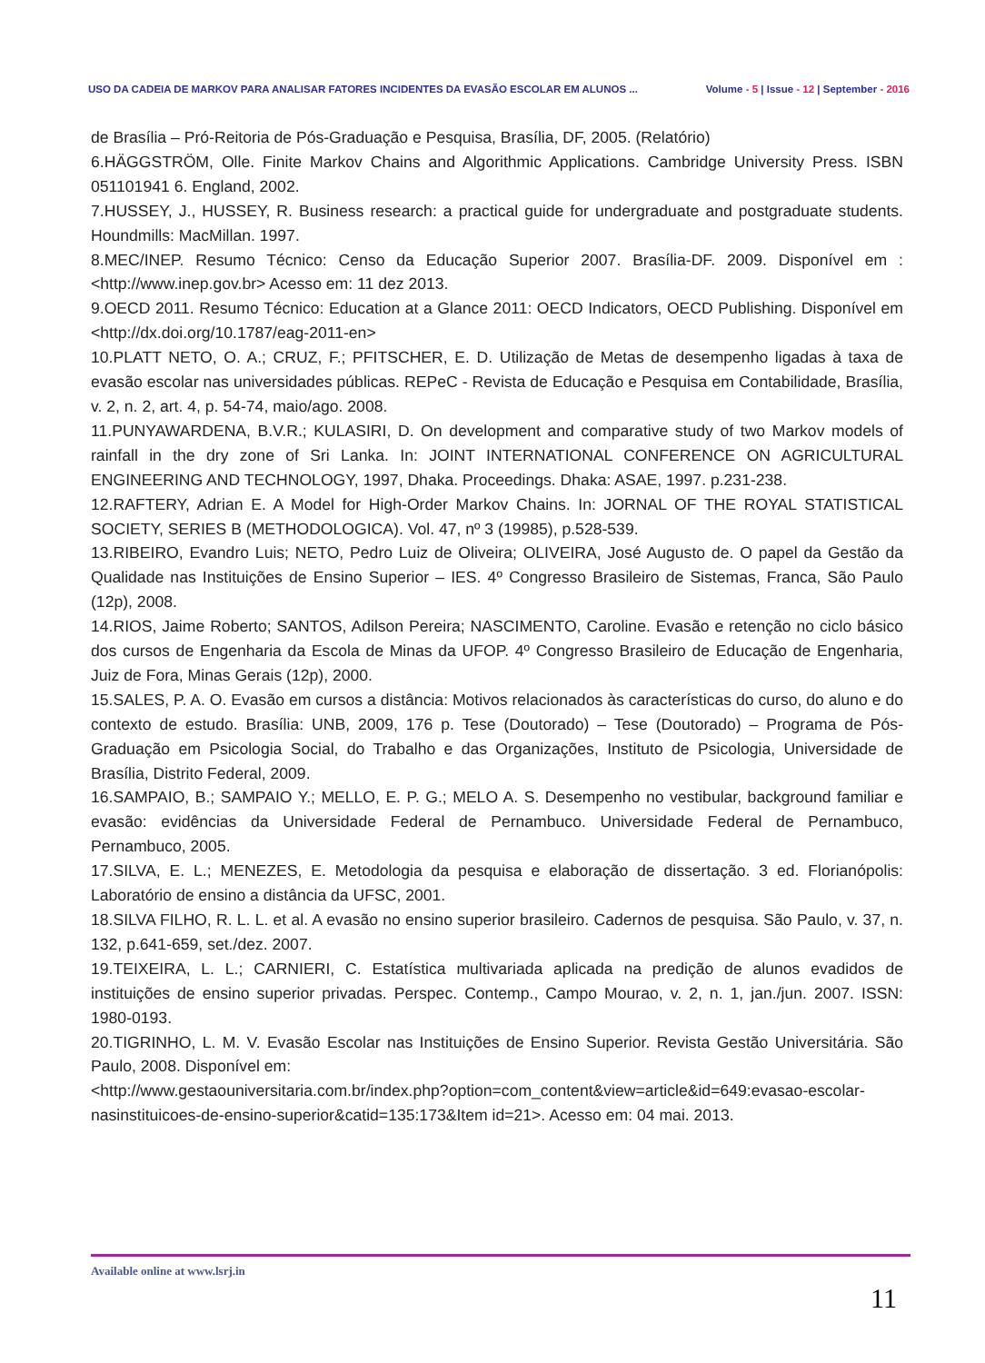USO DA CADEIA DE MARKOV PARA ANALISAR FATORES INCIDENTES DA EVASÃO ESCOLAR EM ALUNOS ...
Volume - 5 | Issue - 12 | September - 2016
de Brasília – Pró-Reitoria de Pós-Graduação e Pesquisa, Brasília, DF, 2005. (Relatório)
6.HÄGGSTRÖM, Olle. Finite Markov Chains and Algorithmic Applications. Cambridge University Press. ISBN 051101941 6. England, 2002.
7.HUSSEY, J., HUSSEY, R. Business research: a practical guide for undergraduate and postgraduate students. Houndmills: MacMillan. 1997.
8.MEC/INEP. Resumo Técnico: Censo da Educação Superior 2007. Brasília-DF. 2009. Disponível em : <http://www.inep.gov.br> Acesso em: 11 dez 2013.
9.OECD 2011. Resumo Técnico: Education at a Glance 2011: OECD Indicators, OECD Publishing. Disponível em <http://dx.doi.org/10.1787/eag-2011-en>
10.PLATT NETO, O. A.; CRUZ, F.; PFITSCHER, E. D. Utilização de Metas de desempenho ligadas à taxa de evasão escolar nas universidades públicas. REPeC - Revista de Educação e Pesquisa em Contabilidade, Brasília, v. 2, n. 2, art. 4, p. 54-74, maio/ago. 2008.
11.PUNYAWARDENA, B.V.R.; KULASIRI, D. On development and comparative study of two Markov models of rainfall in the dry zone of Sri Lanka. In: JOINT INTERNATIONAL CONFERENCE ON AGRICULTURAL ENGINEERING AND TECHNOLOGY, 1997, Dhaka. Proceedings. Dhaka: ASAE, 1997. p.231-238.
12.RAFTERY, Adrian E. A Model for High-Order Markov Chains. In: JORNAL OF THE ROYAL STATISTICAL SOCIETY, SERIES B (METHODOLOGICA). Vol. 47, nº 3 (19985), p.528-539.
13.RIBEIRO, Evandro Luis; NETO, Pedro Luiz de Oliveira; OLIVEIRA, José Augusto de. O papel da Gestão da Qualidade nas Instituições de Ensino Superior – IES. 4º Congresso Brasileiro de Sistemas, Franca, São Paulo (12p), 2008.
14.RIOS, Jaime Roberto; SANTOS, Adilson Pereira; NASCIMENTO, Caroline. Evasão e retenção no ciclo básico dos cursos de Engenharia da Escola de Minas da UFOP. 4º Congresso Brasileiro de Educação de Engenharia, Juiz de Fora, Minas Gerais (12p), 2000.
15.SALES, P. A. O. Evasão em cursos a distância: Motivos relacionados às características do curso, do aluno e do contexto de estudo. Brasília: UNB, 2009, 176 p. Tese (Doutorado) – Tese (Doutorado) – Programa de Pós-Graduação em Psicologia Social, do Trabalho e das Organizações, Instituto de Psicologia, Universidade de Brasília, Distrito Federal, 2009.
16.SAMPAIO, B.; SAMPAIO Y.; MELLO, E. P. G.; MELO A. S. Desempenho no vestibular, background familiar e evasão: evidências da Universidade Federal de Pernambuco. Universidade Federal de Pernambuco, Pernambuco, 2005.
17.SILVA, E. L.; MENEZES, E. Metodologia da pesquisa e elaboração de dissertação. 3 ed. Florianópolis: Laboratório de ensino a distância da UFSC, 2001.
18.SILVA FILHO, R. L. L. et al. A evasão no ensino superior brasileiro. Cadernos de pesquisa. São Paulo, v. 37, n. 132, p.641-659, set./dez. 2007.
19.TEIXEIRA, L. L.; CARNIERI, C. Estatística multivariada aplicada na predição de alunos evadidos de instituições de ensino superior privadas. Perspec. Contemp., Campo Mourao, v. 2, n. 1, jan./jun. 2007. ISSN: 1980-0193.
20.TIGRINHO, L. M. V. Evasão Escolar nas Instituições de Ensino Superior. Revista Gestão Universitária. São Paulo, 2008. Disponível em:
<http://www.gestaouniversitaria.com.br/index.php?option=com_content&view=article&id=649:evasao-escolar-nasinstituicoes-de-ensino-superior&catid=135:173&Item id=21>. Acesso em: 04 mai. 2013.
Available online at www.lsrj.in
11